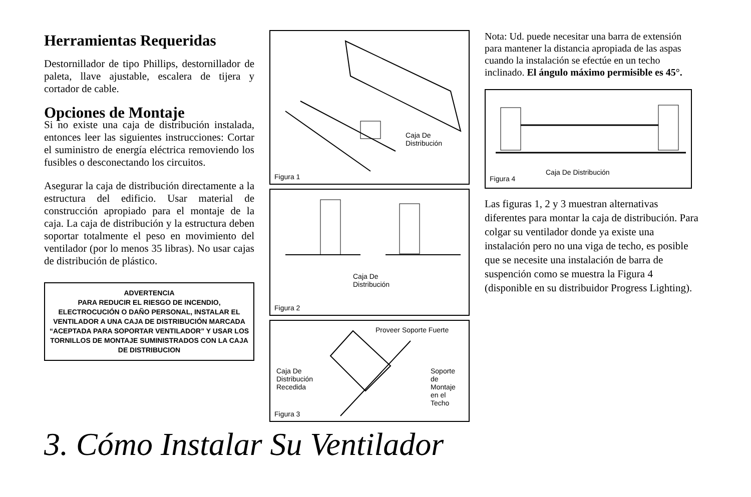Herramientas Requeridas
Destornillador de tipo Phillips, destornillador de paleta, llave ajustable, escalera de tijera y cortador de cable.
Opciones de Montaje
Si no existe una caja de distribución instalada, entonces leer las siguientes instrucciones: Cortar el suministro de energía eléctrica removiendo los fusibles o desconectando los circuitos.
Asegurar la caja de distribución directamente a la estructura del edificio. Usar material de construcción apropiado para el montaje de la caja. La caja de distribución y la estructura deben soportar totalmente el peso en movimiento del ventilador (por lo menos 35 libras). No usar cajas de distribución de plástico.
ADVERTENCIA
PARA REDUCIR EL RIESGO DE INCENDIO, ELECTROCUCIÓN O DAÑO PERSONAL, INSTALAR EL VENTILADOR A UNA CAJA DE DISTRIBUCIÓN MARCADA “ACEPTADA PARA SOPORTAR VENTILADOR” Y USAR LOS TORNILLOS DE MONTAJE SUMINISTRADOS CON LA CAJA DE DISTRIBUCION
Caja De
Distribución
Figura 1
Caja De
Distribución
Figura 2
Proveer Soporte Fuerte
Caja De
Distribución
Recedida
Soporte
de
Montaje
en el
Techo
Figura 3
Nota: Ud. puede necesitar una barra de extensión para mantener la distancia apropiada de las aspas cuando la instalación se efectúe en un techo inclinado. El ángulo máximo permisible es 45°.
Caja De Distribución
Figura 4
Las figuras 1, 2 y 3 muestran alternativas diferentes para montar la caja de distribución. Para colgar su ventilador donde ya existe una instalación pero no una viga de techo, es posible que se necesite una instalación de barra de suspención como se muestra la Figura 4 (disponible en su distribuidor Progress Lighting).
3. Cómo Instalar Su Ventilador